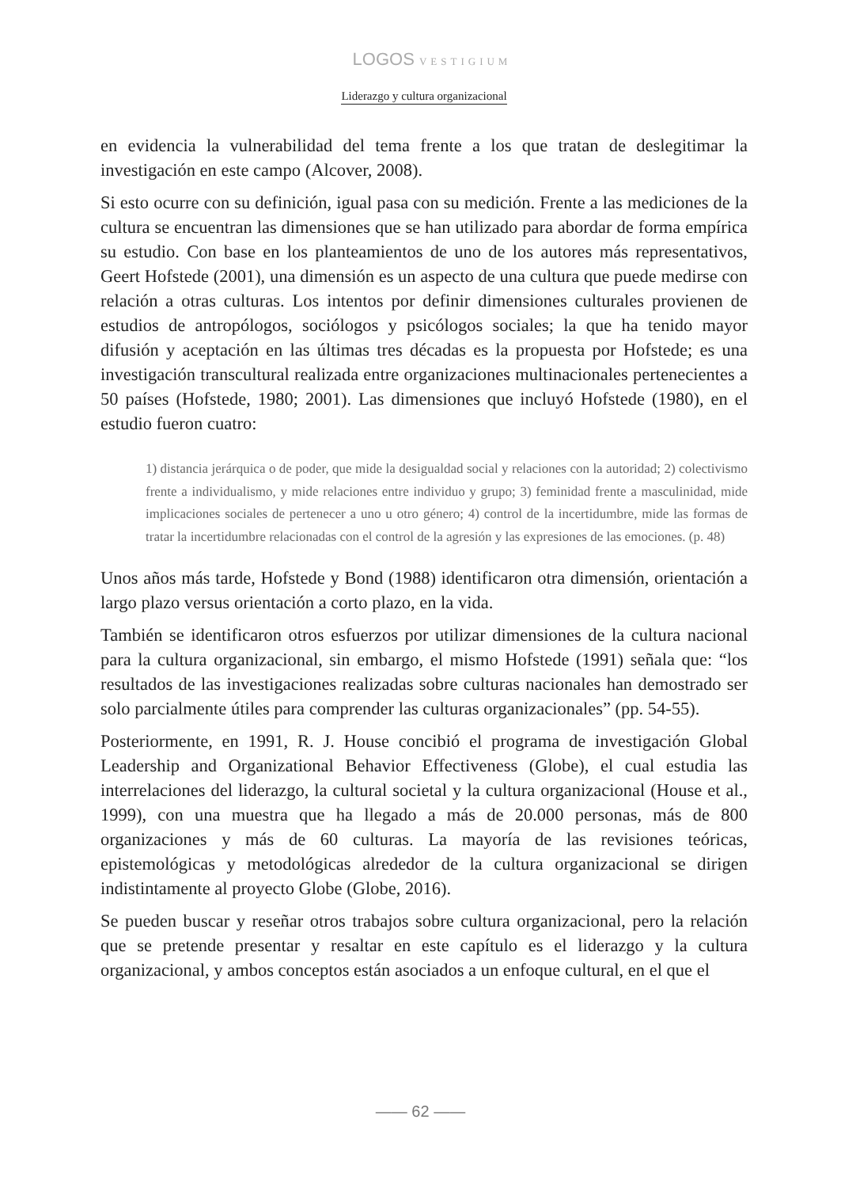LOGOS VESTIGIUM
Liderazgo y cultura organizacional
en evidencia la vulnerabilidad del tema frente a los que tratan de deslegitimar la investigación en este campo (Alcover, 2008).
Si esto ocurre con su definición, igual pasa con su medición. Frente a las mediciones de la cultura se encuentran las dimensiones que se han utilizado para abordar de forma empírica su estudio. Con base en los planteamientos de uno de los autores más representativos, Geert Hofstede (2001), una dimensión es un aspecto de una cultura que puede medirse con relación a otras culturas. Los intentos por definir dimensiones culturales provienen de estudios de antropólogos, sociólogos y psicólogos sociales; la que ha tenido mayor difusión y aceptación en las últimas tres décadas es la propuesta por Hofstede; es una investigación transcultural realizada entre organizaciones multinacionales pertenecientes a 50 países (Hofstede, 1980; 2001). Las dimensiones que incluyó Hofstede (1980), en el estudio fueron cuatro:
1) distancia jerárquica o de poder, que mide la desigualdad social y relaciones con la autoridad; 2) colectivismo frente a individualismo, y mide relaciones entre individuo y grupo; 3) feminidad frente a masculinidad, mide implicaciones sociales de pertenecer a uno u otro género; 4) control de la incertidumbre, mide las formas de tratar la incertidumbre relacionadas con el control de la agresión y las expresiones de las emociones. (p. 48)
Unos años más tarde, Hofstede y Bond (1988) identificaron otra dimensión, orientación a largo plazo versus orientación a corto plazo, en la vida.
También se identificaron otros esfuerzos por utilizar dimensiones de la cultura nacional para la cultura organizacional, sin embargo, el mismo Hofstede (1991) señala que: “los resultados de las investigaciones realizadas sobre culturas nacionales han demostrado ser solo parcialmente útiles para comprender las culturas organizacionales” (pp. 54-55).
Posteriormente, en 1991, R. J. House concibió el programa de investigación Global Leadership and Organizational Behavior Effectiveness (Globe), el cual estudia las interrelaciones del liderazgo, la cultural societal y la cultura organizacional (House et al., 1999), con una muestra que ha llegado a más de 20.000 personas, más de 800 organizaciones y más de 60 culturas. La mayoría de las revisiones teóricas, epistemológicas y metodológicas alrededor de la cultura organizacional se dirigen indistintamente al proyecto Globe (Globe, 2016).
Se pueden buscar y reseñar otros trabajos sobre cultura organizacional, pero la relación que se pretende presentar y resaltar en este capítulo es el liderazgo y la cultura organizacional, y ambos conceptos están asociados a un enfoque cultural, en el que el
—— 62 ——